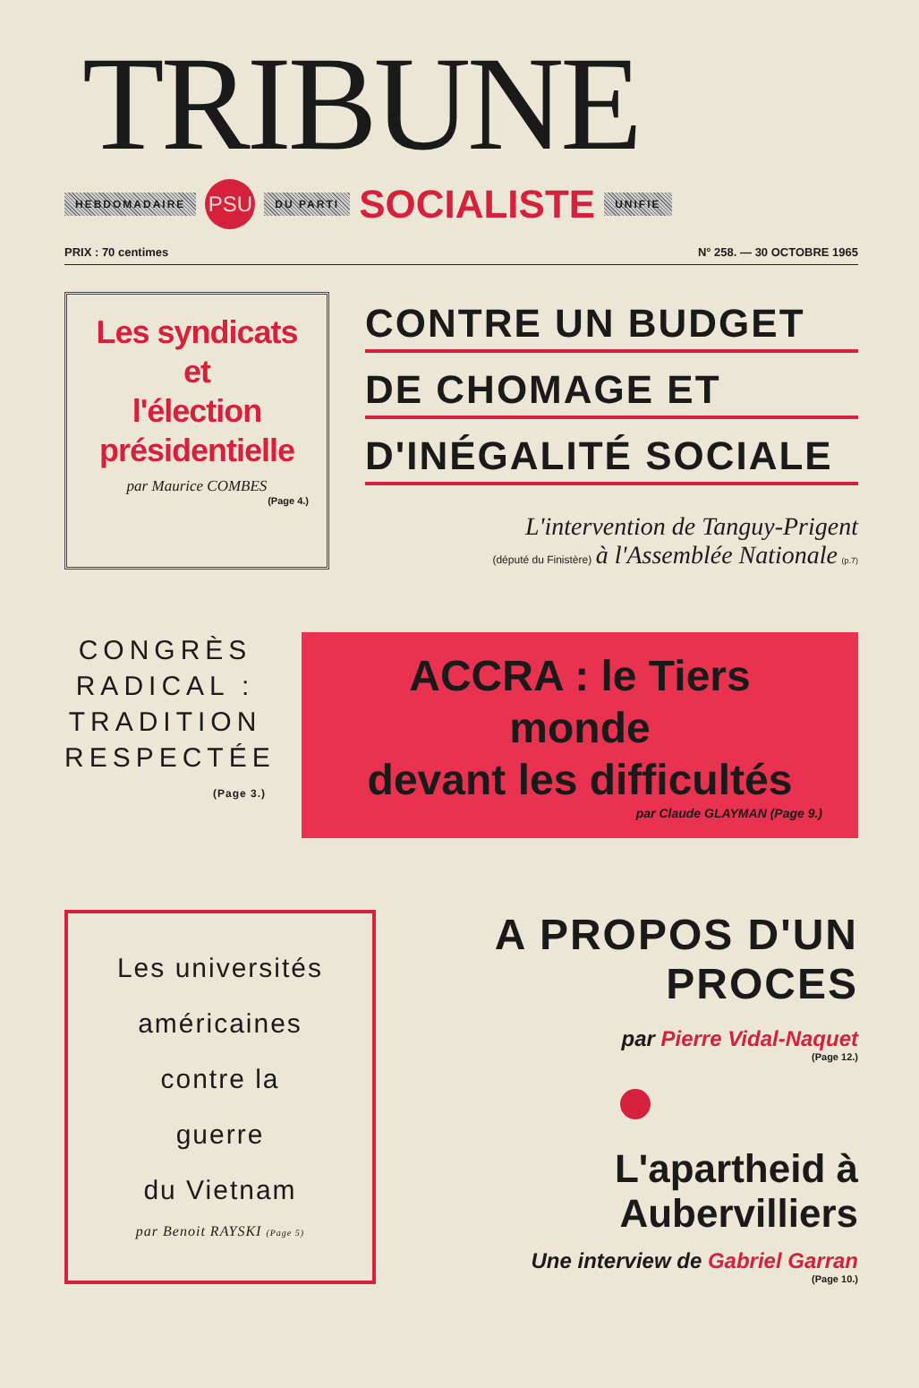TRIBUNE
HEBDOMADAIRE PSU DU PARTI SOCIALISTE UNIFIE
PRIX : 70 centimes N° 258. — 30 OCTOBRE 1965
Les syndicats
et
l'élection
présidentielle
par Maurice COMBES
(Page 4.)
CONTRE UN BUDGET
DE CHOMAGE ET
D'INÉGALITÉ SOCIALE
L'intervention de Tanguy-Prigent
(député du Finistère) à l'Assemblée Nationale (p.7)
CONGRÈS
RADICAL :
TRADITION
RESPECTÉE
(Page 3.)
ACCRA : le Tiers monde
devant les difficultés
par Claude GLAYMAN (Page 9.)
Les universités
américaines
contre la
guerre
du Vietnam
par Benoit RAYSKI (Page 5)
A PROPOS D'UN PROCES
par Pierre Vidal-Naquet
(Page 12.)
L'apartheid à Aubervilliers
Une interview de Gabriel Garran
(Page 10.)